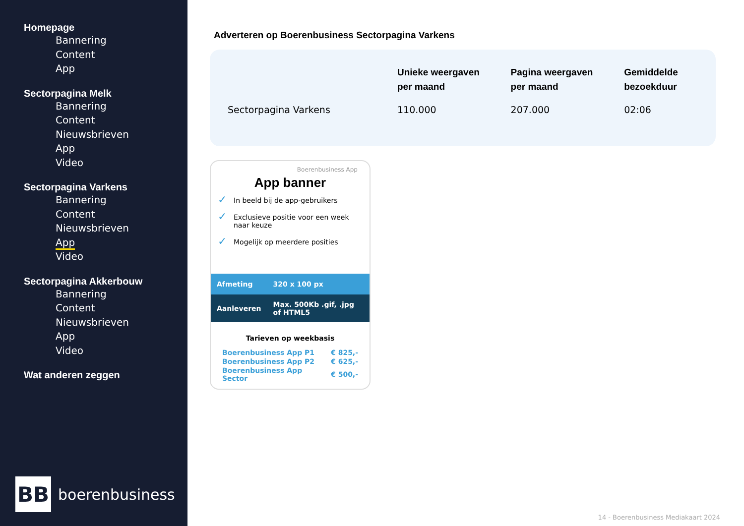Homepage
Bannering
Content
App
Sectorpagina Melk
Bannering
Content
Nieuwsbrieven
App
Video
Sectorpagina Varkens
Bannering
Content
Nieuwsbrieven
App
Video
Sectorpagina Akkerbouw
Bannering
Content
Nieuwsbrieven
App
Video
Wat anderen zeggen
BB
boerenbusiness
Adverteren op Boerenbusiness Sectorpagina Varkens
| | Unieke weergaven per maand | Pagina weergaven per maand | Gemiddelde bezoekduur |
| --- | --- | --- | --- |
| Sectorpagina Varkens | 110.000 | 207.000 | 02:06 |
Boerenbusiness App
App banner
✓ In beeld bij de app-gebruikers
✓ Exclusieve positie voor een week naar keuze
✓ Mogelijk op meerdere posities
| Afmeting | 320 x 100 px |
| Aanleveren | Max. 500Kb .gif, .jpg of HTML5 |
Tarieven op weekbasis
| Boerenbusiness App P1 | € 825,- |
| Boerenbusiness App P2 | € 625,- |
| Boerenbusiness App Sector | € 500,- |
14 - Boerenbusiness Mediakaart 2024